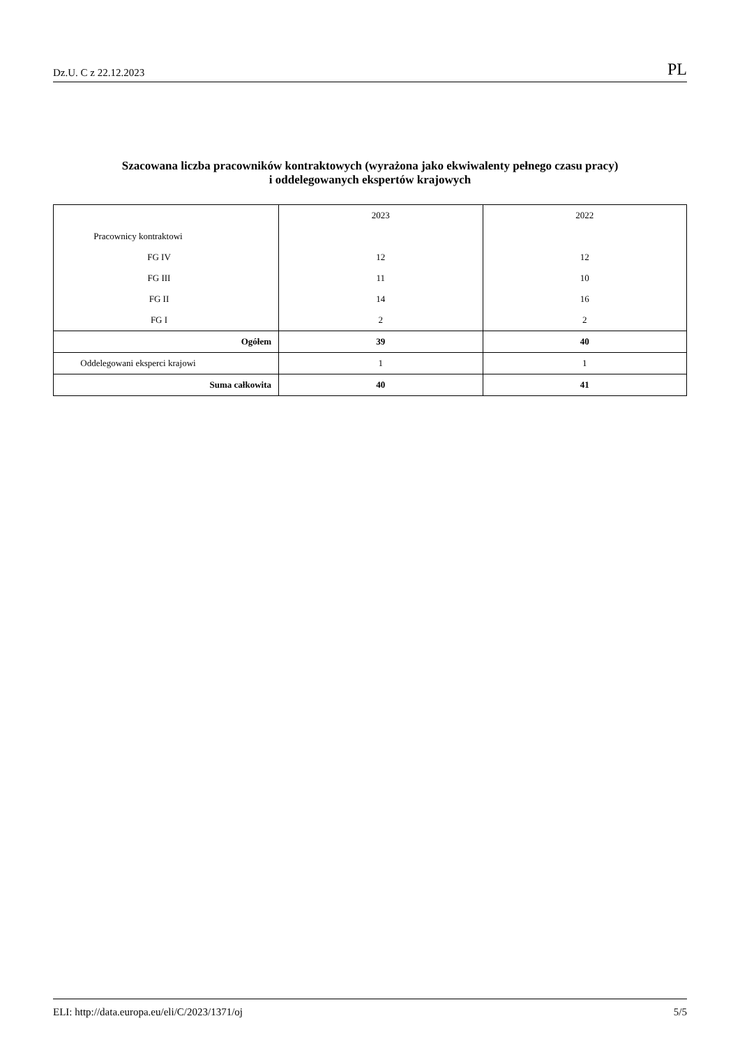Dz.U. C z 22.12.2023 PL
Szacowana liczba pracowników kontraktowych (wyrażona jako ekwiwalenty pełnego czasu pracy)
i oddelegowanych ekspertów krajowych
| | 2023 | 2022 |
| --- | --- | --- |
| Pracownicy kontraktowi | | |
| FG IV | 12 | 12 |
| FG III | 11 | 10 |
| FG II | 14 | 16 |
| FG I | 2 | 2 |
| Ogółem | 39 | 40 |
| Oddelegowani eksperci krajowi | 1 | 1 |
| Suma całkowita | 40 | 41 |
ELI: http://data.europa.eu/eli/C/2023/1371/oj 5/5